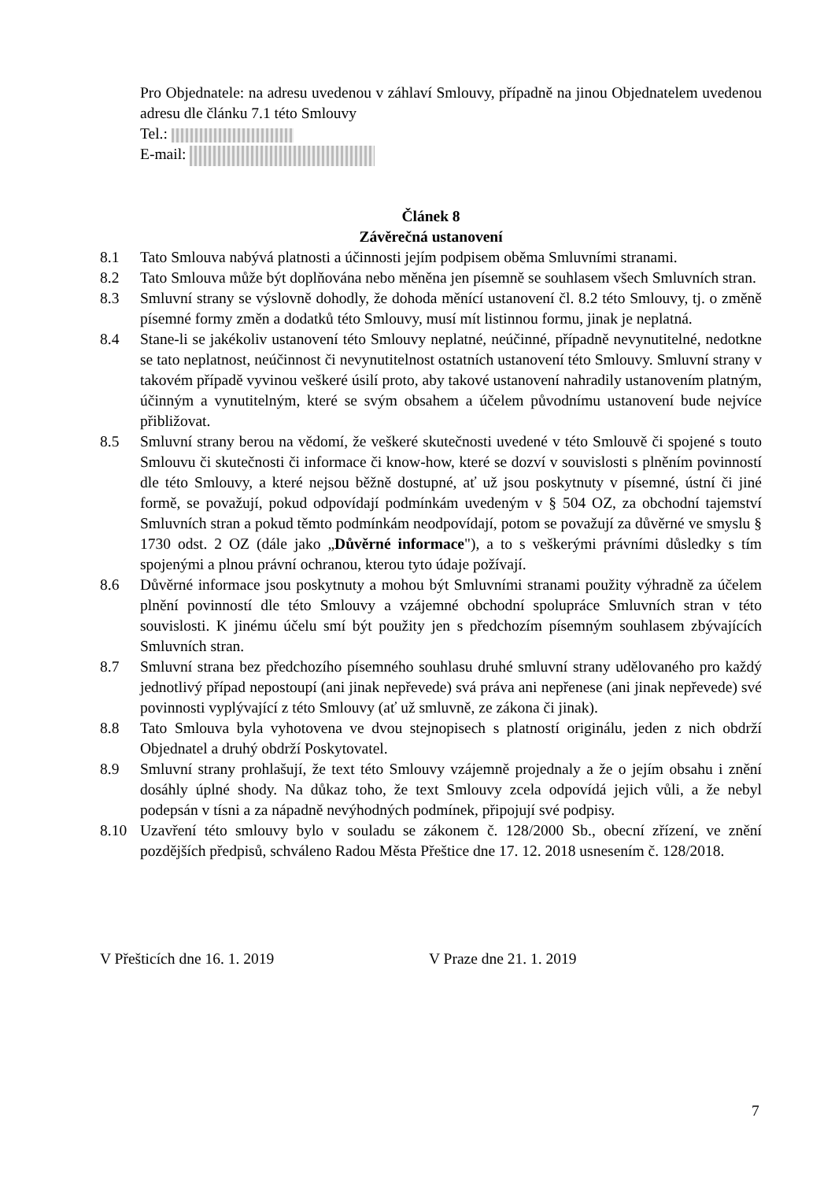Pro Objednatele: na adresu uvedenou v záhlaví Smlouvy, případně na jinou Objednatelem uvedenou adresu dle článku 7.1 této Smlouvy
Tel.:
E-mail:
Článek 8
Závěrečná ustanovení
8.1 Tato Smlouva nabývá platnosti a účinnosti jejím podpisem oběma Smluvními stranami.
8.2 Tato Smlouva může být doplňována nebo měněna jen písemně se souhlasem všech Smluvních stran.
8.3 Smluvní strany se výslovně dohodly, že dohoda měnící ustanovení čl. 8.2 této Smlouvy, tj. o změně písemné formy změn a dodatků této Smlouvy, musí mít listinnou formu, jinak je neplatná.
8.4 Stane-li se jakékoliv ustanovení této Smlouvy neplatné, neúčinné, případně nevynutitelné, nedotkne se tato neplatnost, neúčinnost či nevynutitelnost ostatních ustanovení této Smlouvy. Smluvní strany v takovém případě vyvinou veškeré úsilí proto, aby takové ustanovení nahradily ustanovením platným, účinným a vynutitelným, které se svým obsahem a účelem původnímu ustanovení bude nejvíce přibližovat.
8.5 Smluvní strany berou na vědomí, že veškeré skutečnosti uvedené v této Smlouvě či spojené s touto Smlouvu či skutečnosti či informace či know-how, které se dozví v souvislosti s plněním povinností dle této Smlouvy, a které nejsou běžně dostupné, ať už jsou poskytnuty v písemné, ústní či jiné formě, se považují, pokud odpovídají podmínkám uvedeným v § 504 OZ, za obchodní tajemství Smluvních stran a pokud těmto podmínkám neodpovídají, potom se považují za důvěrné ve smyslu § 1730 odst. 2 OZ (dále jako „Důvěrné informace"), a to s veškerými právními důsledky s tím spojenými a plnou právní ochranou, kterou tyto údaje požívají.
8.6 Důvěrné informace jsou poskytnuty a mohou být Smluvními stranami použity výhradně za účelem plnění povinností dle této Smlouvy a vzájemné obchodní spolupráce Smluvních stran v této souvislosti. K jinému účelu smí být použity jen s předchozím písemným souhlasem zbývajících Smluvních stran.
8.7 Smluvní strana bez předchozího písemného souhlasu druhé smluvní strany udělovaného pro každý jednotlivý případ nepostoupí (ani jinak nepřevede) svá práva ani nepřenese (ani jinak nepřevede) své povinnosti vyplývající z této Smlouvy (ať už smluvně, ze zákona či jinak).
8.8 Tato Smlouva byla vyhotovena ve dvou stejnopisech s platností originálu, jeden z nich obdrží Objednatel a druhý obdrží Poskytovatel.
8.9 Smluvní strany prohlašují, že text této Smlouvy vzájemně projednaly a že o jejím obsahu i znění dosáhly úplné shody. Na důkaz toho, že text Smlouvy zcela odpovídá jejich vůli, a že nebyl podepsán v tísni a za nápadně nevýhodných podmínek, připojují své podpisy.
8.10 Uzavření této smlouvy bylo v souladu se zákonem č. 128/2000 Sb., obecní zřízení, ve znění pozdějších předpisů, schváleno Radou Města Přeštice dne 17. 12. 2018 usnesením č. 128/2018.
V Přešticích dne 16. 1. 2019 V Praze dne 21. 1. 2019
7